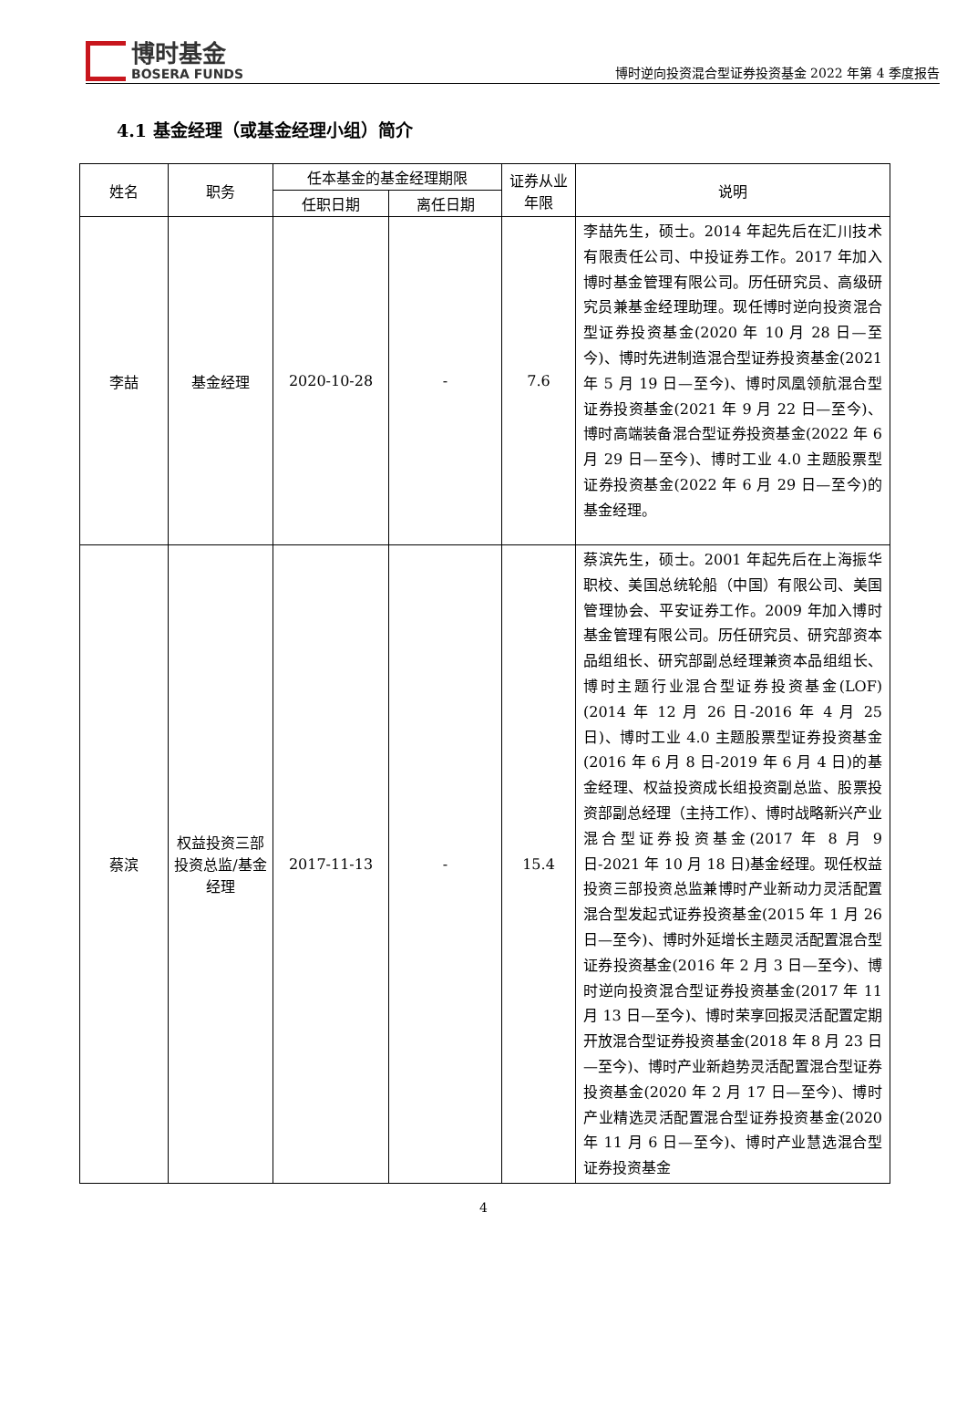博时基金
BOSERA FUNDS
博时逆向投资混合型证券投资基金 2022 年第 4 季度报告
4.1 基金经理（或基金经理小组）简介
| 姓名 | 职务 | 任本基金的基金经理期限 | | 证券从业年限 | 说明 |
| --- | --- | --- | --- | --- | --- |
| | | 任职日期 | 离任日期 | | |
| 李喆 | 基金经理 | 2020-10-28 | - | 7.6 | 李喆先生，硕士。2014 年起先后在汇川技术有限责任公司、中投证券工作。2017 年加入博时基金管理有限公司。历任研究员、高级研究员兼基金经理助理。现任博时逆向投资混合型证券投资基金(2020 年 10 月 28 日—至今)、博时先进制造混合型证券投资基金(2021 年 5 月 19 日—至今)、博时凤凰领航混合型证券投资基金(2021 年 9 月 22 日—至今)、博时高端装备混合型证券投资基金(2022 年 6 月 29 日—至今)、博时工业 4.0 主题股票型证券投资基金(2022 年 6 月 29 日—至今)的基金经理。 |
| 蔡滨 | 权益投资三部投资总监/基金经理 | 2017-11-13 | - | 15.4 | 蔡滨先生，硕士。2001 年起先后在上海振华职校、美国总统轮船（中国）有限公司、美国管理协会、平安证券工作。2009 年加入博时基金管理有限公司。历任研究员、研究部资本品组组长、研究部副总经理兼资本品组组长、博时主题行业混合型证券投资基金(LOF)(2014 年 12 月 26 日-2016 年 4 月 25 日)、博时工业 4.0 主题股票型证券投资基金(2016 年 6 月 8 日-2019 年 6 月 4 日)的基金经理、权益投资成长组投资副总监、股票投资部副总经理（主持工作）、博时战略新兴产业混合型证券投资基金(2017 年 8 月 9 日-2021 年 10 月 18 日)基金经理。现任权益投资三部投资总监兼博时产业新动力灵活配置混合型发起式证券投资基金(2015 年 1 月 26 日—至今)、博时外延增长主题灵活配置混合型证券投资基金(2016 年 2 月 3 日—至今)、博时逆向投资混合型证券投资基金(2017 年 11 月 13 日—至今)、博时荣享回报灵活配置定期开放混合型证券投资基金(2018 年 8 月 23 日—至今)、博时产业新趋势灵活配置混合型证券投资基金(2020 年 2 月 17 日—至今)、博时产业精选灵活配置混合型证券投资基金(2020 年 11 月 6 日—至今)、博时产业慧选混合型证券投资基金 |
4